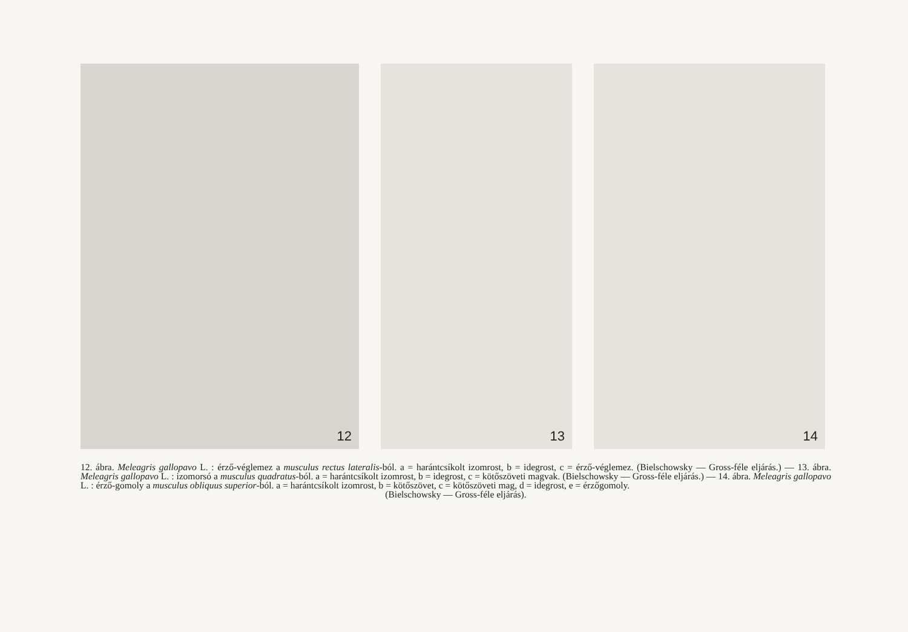12 13 14
12. ábra. Meleagris gallopavo L. : érző-véglemez a musculus rectus lateralis-ból. a = harántcsíkolt izomrost, b = idegrost, c = érző-véglemez. (Bielschowsky — Gross-féle eljárás.) — 13. ábra. Meleagris gallopavo L. : izomorsó a musculus quadratus-ból. a = harántcsíkolt izomrost, b = idegrost, c = kötőszöveti magvak. (Bielschowsky — Gross-féle eljárás.) — 14. ábra. Meleagris gallopavo L. : érző-gomoly a musculus obliquus superior-ból. a = harántcsíkolt izomrost, b = kötőszövet, c = kötőszöveti mag, d = idegrost, e = érzőgomoly.
(Bielschowsky — Gross-féle eljárás).